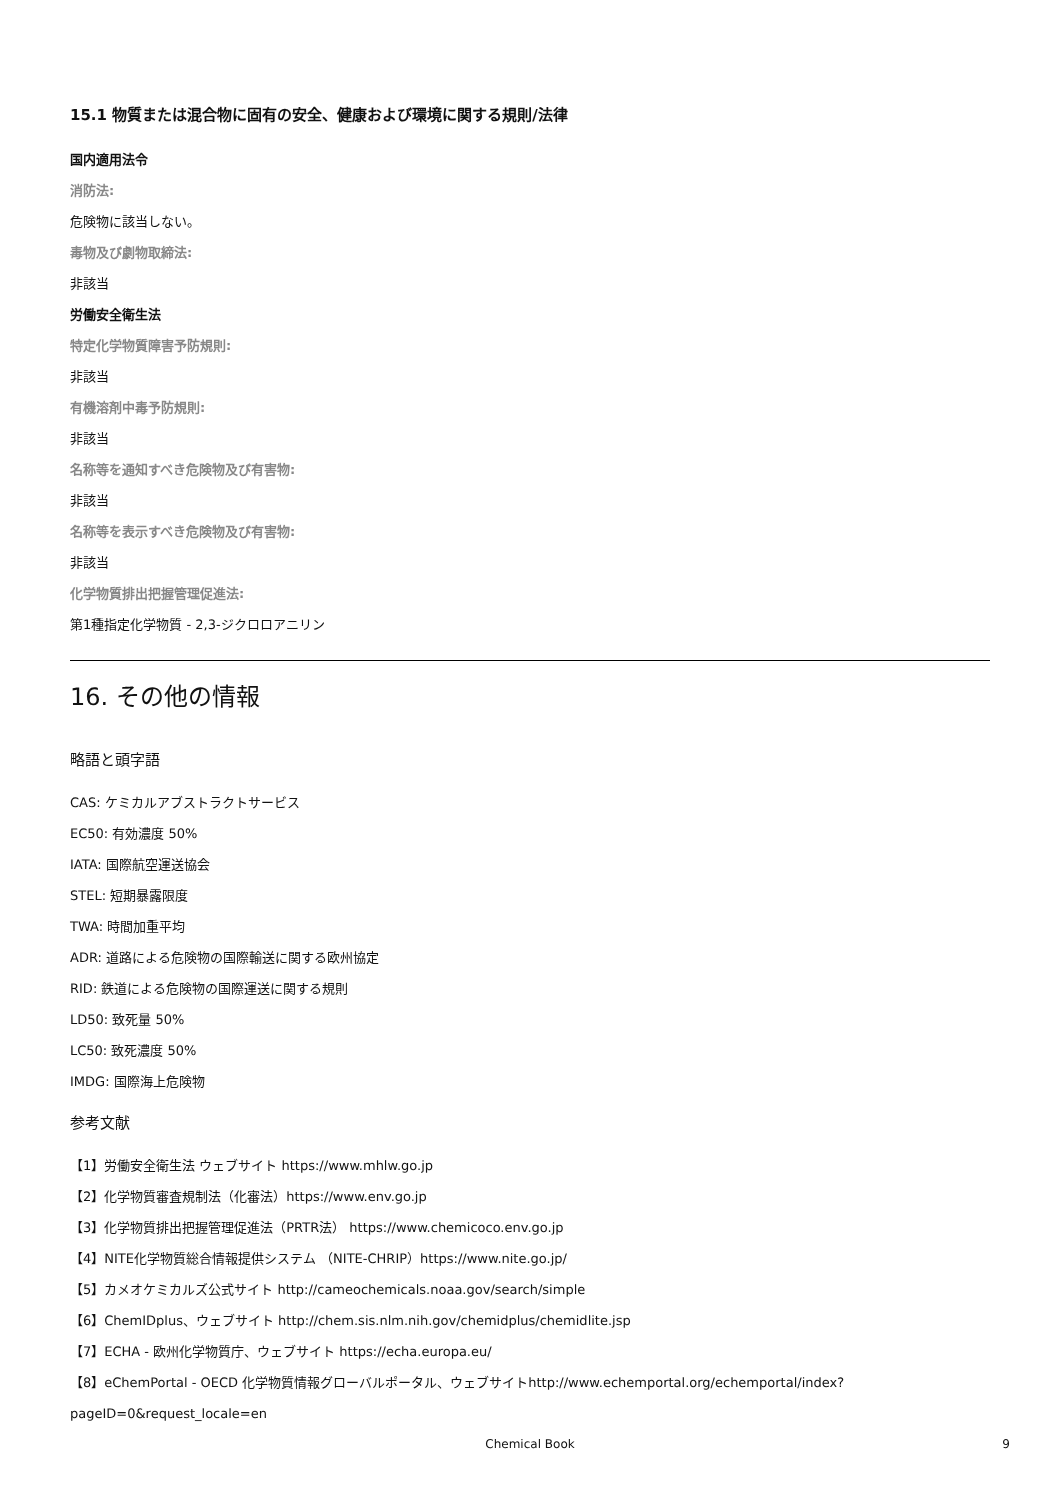15.1 物質または混合物に固有の安全、健康および環境に関する規則/法律
国内適用法令
消防法:
危険物に該当しない。
毒物及び劇物取締法:
非該当
労働安全衛生法
特定化学物質障害予防規則:
非該当
有機溶剤中毒予防規則:
非該当
名称等を通知すべき危険物及び有害物:
非該当
名称等を表示すべき危険物及び有害物:
非該当
化学物質排出把握管理促進法:
第1種指定化学物質 - 2,3-ジクロロアニリン
16. その他の情報
略語と頭字語
CAS: ケミカルアブストラクトサービス
EC50: 有効濃度 50%
IATA: 国際航空運送協会
STEL: 短期暴露限度
TWA: 時間加重平均
ADR: 道路による危険物の国際輸送に関する欧州協定
RID: 鉄道による危険物の国際運送に関する規則
LD50: 致死量 50%
LC50: 致死濃度 50%
IMDG: 国際海上危険物
参考文献
【1】労働安全衛生法 ウェブサイト https://www.mhlw.go.jp
【2】化学物質審査規制法（化審法）https://www.env.go.jp
【3】化学物質排出把握管理促進法（PRTR法） https://www.chemicoco.env.go.jp
【4】NITE化学物質総合情報提供システム （NITE-CHRIP）https://www.nite.go.jp/
【5】カメオケミカルズ公式サイト http://cameochemicals.noaa.gov/search/simple
【6】ChemIDplus、ウェブサイト http://chem.sis.nlm.nih.gov/chemidplus/chemidlite.jsp
【7】ECHA - 欧州化学物質庁、ウェブサイト https://echa.europa.eu/
【8】eChemPortal - OECD 化学物質情報グローバルポータル、ウェブサイトhttp://www.echemportal.org/echemportal/index? pageID=0&request_locale=en
Chemical Book 9